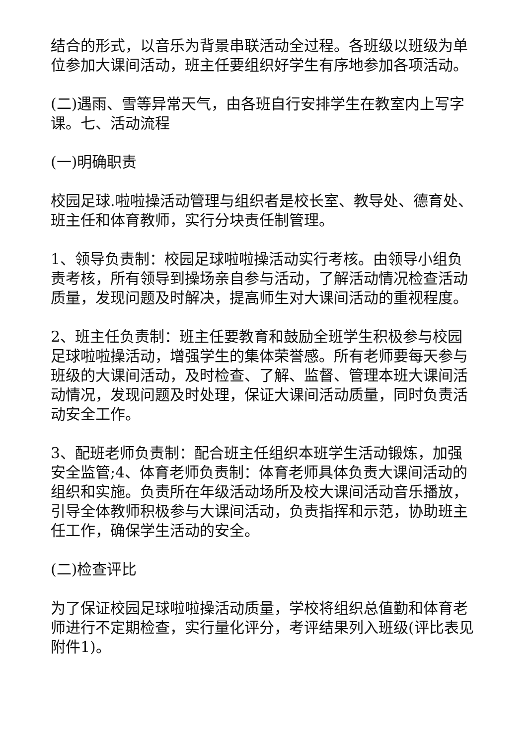结合的形式，以音乐为背景串联活动全过程。各班级以班级为单位参加大课间活动，班主任要组织好学生有序地参加各项活动。
(二)遇雨、雪等异常天气，由各班自行安排学生在教室内上写字课。七、活动流程
(一)明确职责
校园足球.啦啦操活动管理与组织者是校长室、教导处、德育处、班主任和体育教师，实行分块责任制管理。
1、领导负责制：校园足球啦啦操活动实行考核。由领导小组负责考核，所有领导到操场亲自参与活动，了解活动情况检查活动质量，发现问题及时解决，提高师生对大课间活动的重视程度。
2、班主任负责制：班主任要教育和鼓励全班学生积极参与校园足球啦啦操活动，增强学生的集体荣誉感。所有老师要每天参与班级的大课间活动，及时检查、了解、监督、管理本班大课间活动情况，发现问题及时处理，保证大课间活动质量，同时负责活动安全工作。
3、配班老师负责制：配合班主任组织本班学生活动锻炼，加强安全监管;4、体育老师负责制：体育老师具体负责大课间活动的组织和实施。负责所在年级活动场所及校大课间活动音乐播放，引导全体教师积极参与大课间活动，负责指挥和示范，协助班主任工作，确保学生活动的安全。
(二)检查评比
为了保证校园足球啦啦操活动质量，学校将组织总值勤和体育老师进行不定期检查，实行量化评分，考评结果列入班级(评比表见附件1)。